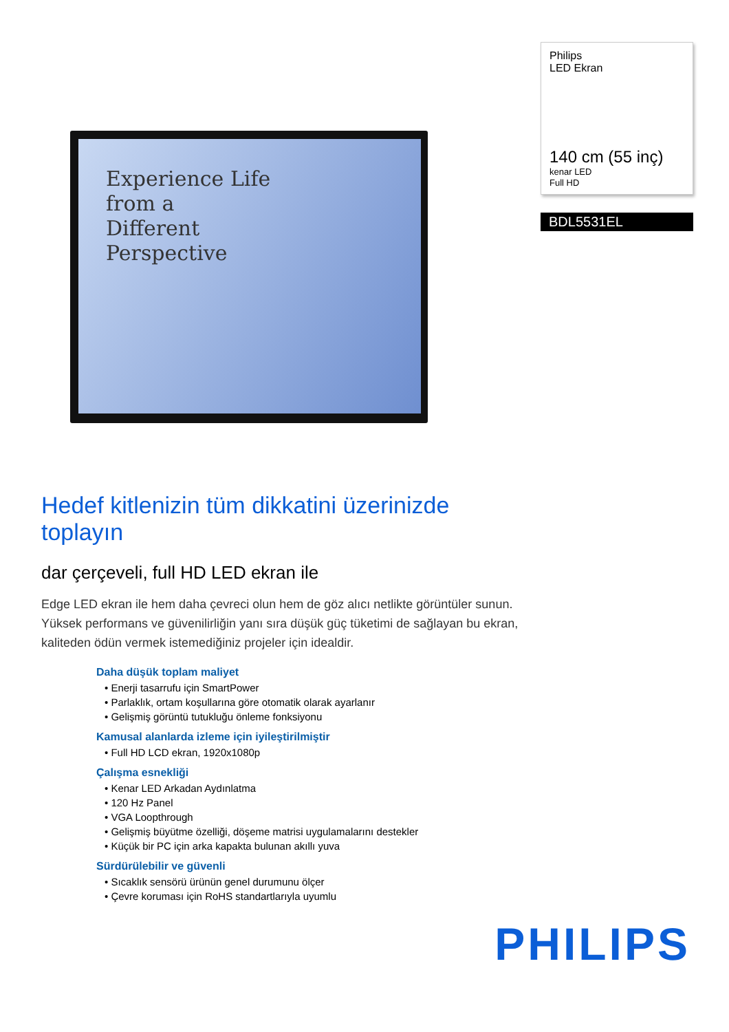Experience Life
from a
Different
Perspective
Philips
LED Ekran
140 cm (55 inç)
kenar LED
Full HD
BDL5531EL
Hedef kitlenizin tüm dikkatini üzerinizde toplayın
dar çerçeveli, full HD LED ekran ile
Edge LED ekran ile hem daha çevreci olun hem de göz alıcı netlikte görüntüler sunun. Yüksek performans ve güvenilirliğin yanı sıra düşük güç tüketimi de sağlayan bu ekran, kaliteden ödün vermek istemediğiniz projeler için idealdir.
Daha düşük toplam maliyet
• Enerji tasarrufu için SmartPower
• Parlaklık, ortam koşullarına göre otomatik olarak ayarlanır
• Gelişmiş görüntü tutukluğu önleme fonksiyonu
Kamusal alanlarda izleme için iyileştirilmiştir
• Full HD LCD ekran, 1920x1080p
Çalışma esnekliği
• Kenar LED Arkadan Aydınlatma
• 120 Hz Panel
• VGA Loopthrough
• Gelişmiş büyütme özelliği, döşeme matrisi uygulamalarını destekler
• Küçük bir PC için arka kapakta bulunan akıllı yuva
Sürdürülebilir ve güvenli
• Sıcaklık sensörü ürünün genel durumunu ölçer
• Çevre koruması için RoHS standartlarıyla uyumlu
PHILIPS